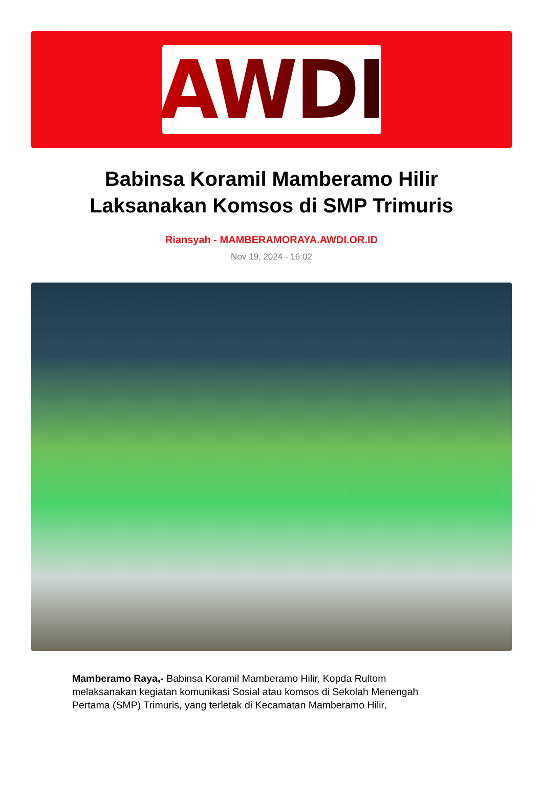AWDI
Babinsa Koramil Mamberamo Hilir Laksanakan Komsos di SMP Trimuris
Riansyah - MAMBERAMORAYA.AWDI.OR.ID
Nov 19, 2024 - 16:02
Mamberamo Raya,- Babinsa Koramil Mamberamo Hilir, Kopda Rultom melaksanakan kegiatan komunikasi Sosial atau komsos di Sekolah Menengah Pertama (SMP) Trimuris, yang terletak di Kecamatan Mamberamo Hilir,